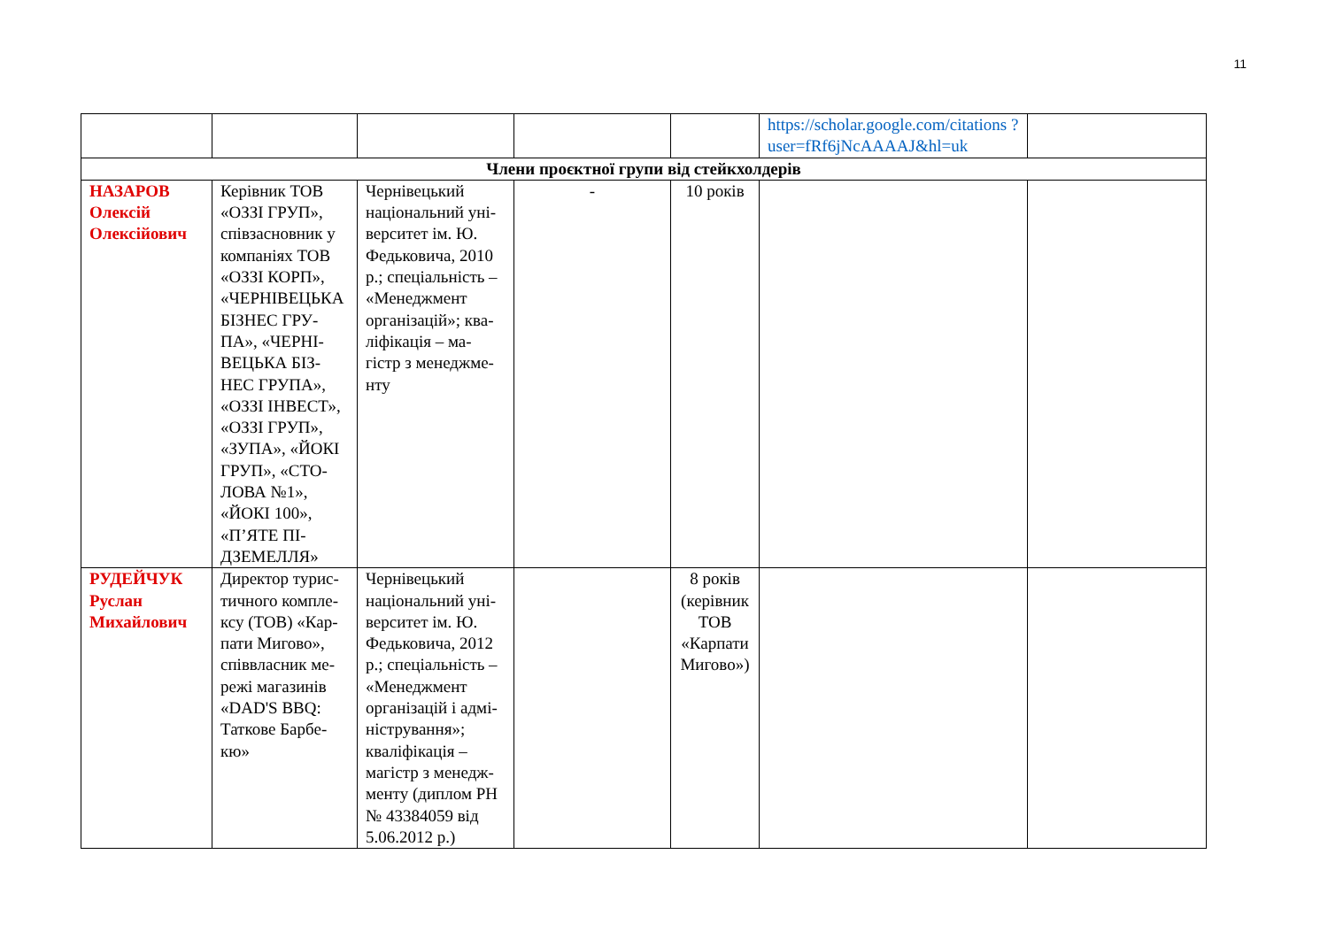11
| | | | | | https://scholar.google.com/citations ?user=fRf6jNcAAAAJ&hl=uk | |
| Члени проєктної групи від стейкхолдерів | | | | | | |
| НАЗАРОВ Олексій Олексійович | Керівник ТОВ «ОЗЗІ ГРУП», співзасновник у компаніях ТОВ «ОЗЗІ КОРП», «ЧЕРНІВЕЦЬКА БІЗНЕС ГРУ-ПА», «ЧЕРНІ-ВЕЦЬКА БІЗ-НЕС ГРУПА», «ОЗЗІ ІНВЕСТ», «ОЗЗІ ГРУП», «ЗУПА», «ЙОКІ ГРУП», «СТО-ЛОВА №1», «ЙОКІ 100», «П’ЯТЕ ПІ-ДЗЕМЕЛЛЯ» | Чернівецький національний уні-верситет ім. Ю. Федьковича, 2010 р.; спеціальність – «Менеджмент організацій»; ква-ліфікація – ма-гістр з менеджме-нту | - | 10 років | | |
| РУДЕЙЧУК Руслан Михайлович | Директор турис-тичного компле-ксу (ТОВ) «Кар-пати Мигово», співвласник ме-режі магазинів «DAD'S BBQ: Таткове Барбе-кю» | Чернівецький національний уні-верситет ім. Ю. Федьковича, 2012 р.; спеціальність – «Менеджмент організацій і адмі-ністрування»; кваліфікація – магістр з менедж-менту (диплом РН № 43384059 від 5.06.2012 р.) | | 8 років (керівник ТОВ «Карпати Мигово») | | |